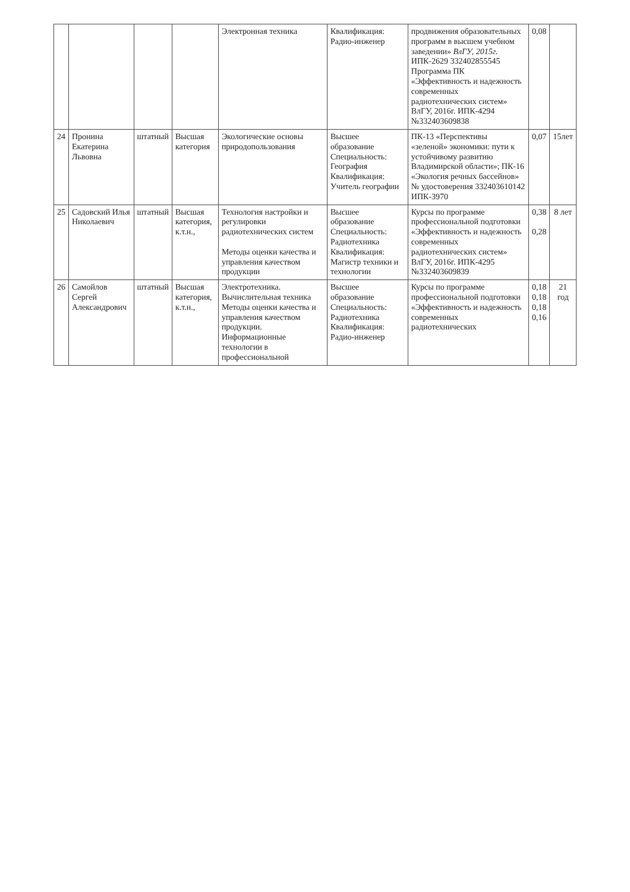| | | | | Электронная техника | Квалификация: Радио-инженер | продвижения образовательных программ в высшем учебном заведении» ВлГУ, 2015г. ИПК-2629 332402855545 Программа ПК «Эффективность и надежность современных радиотехнических систем» ВлГУ, 2016г. ИПК-4294 №332403609838 | 0,08 | |
| 24 | Пронина Екатерина Львовна | штатный | Высшая категория | Экологические основы природопользования | Высшее образование Специальность: География Квалификация: Учитель географии | ПК-13 «Перспективы «зеленой» экономики: пути к устойчивому развитию Владимирской области»; ПК-16 «Экология речных бассейнов» № удостоверения 332403610142 ИПК-3970 | 0,07 | 15лет |
| 25 | Садовский Илья Николаевич | штатный | Высшая категория, к.т.н., | Технология настройки и регулировки радиотехнических систем Методы оценки качества и управления качеством продукции | Высшее образование Специальность: Радиотехника Квалификация: Магистр техники и технологии | Курсы по программе профессиональной подготовки «Эффективность и надежность современных радиотехнических систем» ВлГУ, 2016г. ИПК-4295 №332403609839 | 0,38 0,28 | 8 лет |
| 26 | Самойлов Сергей Александрович | штатный | Высшая категория, к.т.н., | Электротехника. Вычислительная техника Методы оценки качества и управления качеством продукции. Информационные технологии в профессиональной | Высшее образование Специальность: Радиотехника Квалификация: Радио-инженер | Курсы по программе профессиональной подготовки «Эффективность и надежность современных радиотехнических | 0,18 0,18 0,18 0,16 | 21 год |